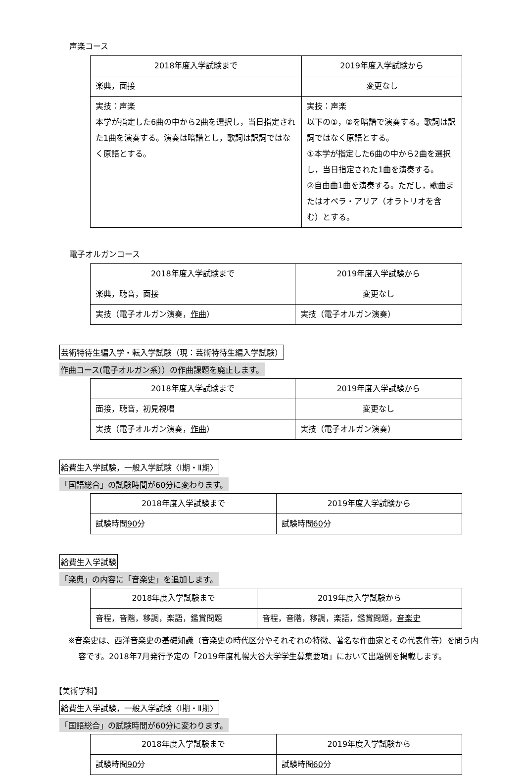声楽コース
| 2018年度入学試験まで | 2019年度入学試験から |
| 楽典，面接 | 変更なし |
| 実技：声楽 本学が指定した6曲の中から2曲を選択し，当日指定された1曲を演奏する。演奏は暗譜とし，歌詞は訳詞ではなく原語とする。 | 実技：声楽 以下の①，②を暗譜で演奏する。歌詞は訳詞ではなく原語とする。 ①本学が指定した6曲の中から2曲を選択し，当日指定された1曲を演奏する。 ②自由曲1曲を演奏する。ただし，歌曲またはオペラ・アリア（オラトリオを含む）とする。 |
電子オルガンコース
| 2018年度入学試験まで | 2019年度入学試験から |
| 楽典，聴音，面接 | 変更なし |
| 実技（電子オルガン演奏， 作曲 ） | 実技（電子オルガン演奏） |
芸術特待生編入学・転入学試験（現：芸術特待生編入学試験）
作曲コース(電子オルガン系））の作曲課題を廃止します。
| 2018年度入学試験まで | 2019年度入学試験から |
| 面接，聴音，初見視唱 | 変更なし |
| 実技（電子オルガン演奏， 作曲 ） | 実技（電子オルガン演奏） |
給費生入学試験，一般入学試験〈Ⅰ期・Ⅱ期〉
「国語総合」の試験時間が60分に変わります。
| 2018年度入学試験まで | 2019年度入学試験から |
| 試験時間 90 分 | 試験時間 60 分 |
給費生入学試験
「楽典」の内容に「音楽史」を追加します。
| 2018年度入学試験まで | 2019年度入学試験から |
| 音程，音階，移調，楽語，鑑賞問題 | 音程，音階，移調，楽語，鑑賞問題， 音楽史 |
※音楽史は、西洋音楽史の基礎知識（音楽史の時代区分やそれぞれの特徴、著名な作曲家とその代表作等）を問う内容です。2018年7月発行予定の「2019年度札幌大谷大学学生募集要項」において出題例を掲載します。
【美術学科】
給費生入学試験，一般入学試験〈Ⅰ期・Ⅱ期〉
「国語総合」の試験時間が60分に変わります。
| 2018年度入学試験まで | 2019年度入学試験から |
| 試験時間 90 分 | 試験時間 60 分 |